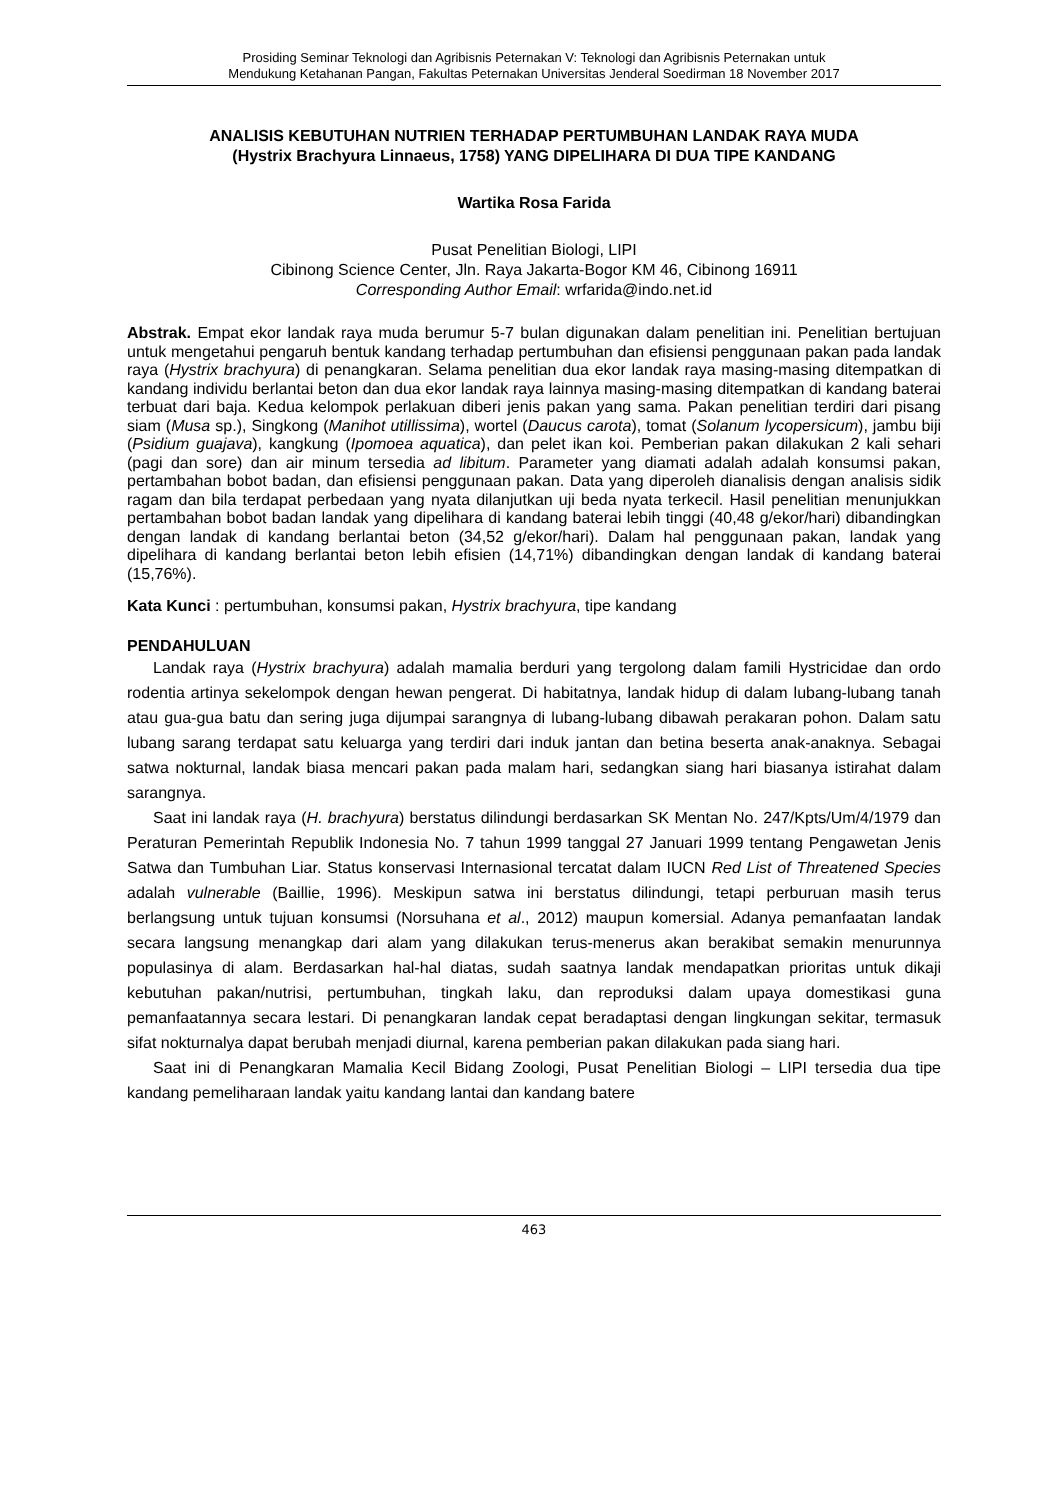Prosiding Seminar Teknologi dan Agribisnis Peternakan V: Teknologi dan Agribisnis Peternakan untuk
Mendukung Ketahanan Pangan, Fakultas Peternakan Universitas Jenderal Soedirman 18 November 2017
ANALISIS KEBUTUHAN NUTRIEN TERHADAP PERTUMBUHAN LANDAK RAYA MUDA
(Hystrix Brachyura Linnaeus, 1758) YANG DIPELIHARA DI DUA TIPE KANDANG
Wartika Rosa Farida
Pusat Penelitian Biologi, LIPI
Cibinong Science Center, Jln. Raya Jakarta-Bogor KM 46, Cibinong 16911
Corresponding Author Email: wrfarida@indo.net.id
Abstrak. Empat ekor landak raya muda berumur 5-7 bulan digunakan dalam penelitian ini. Penelitian bertujuan untuk mengetahui pengaruh bentuk kandang terhadap pertumbuhan dan efisiensi penggunaan pakan pada landak raya (Hystrix brachyura) di penangkaran. Selama penelitian dua ekor landak raya masing-masing ditempatkan di kandang individu berlantai beton dan dua ekor landak raya lainnya masing-masing ditempatkan di kandang baterai terbuat dari baja. Kedua kelompok perlakuan diberi jenis pakan yang sama. Pakan penelitian terdiri dari pisang siam (Musa sp.), Singkong (Manihot utillissima), wortel (Daucus carota), tomat (Solanum lycopersicum), jambu biji (Psidium guajava), kangkung (Ipomoea aquatica), dan pelet ikan koi. Pemberian pakan dilakukan 2 kali sehari (pagi dan sore) dan air minum tersedia ad libitum. Parameter yang diamati adalah adalah konsumsi pakan, pertambahan bobot badan, dan efisiensi penggunaan pakan. Data yang diperoleh dianalisis dengan analisis sidik ragam dan bila terdapat perbedaan yang nyata dilanjutkan uji beda nyata terkecil. Hasil penelitian menunjukkan pertambahan bobot badan landak yang dipelihara di kandang baterai lebih tinggi (40,48 g/ekor/hari) dibandingkan dengan landak di kandang berlantai beton (34,52 g/ekor/hari). Dalam hal penggunaan pakan, landak yang dipelihara di kandang berlantai beton lebih efisien (14,71%) dibandingkan dengan landak di kandang baterai (15,76%).
Kata Kunci : pertumbuhan, konsumsi pakan, Hystrix brachyura, tipe kandang
PENDAHULUAN
Landak raya (Hystrix brachyura) adalah mamalia berduri yang tergolong dalam famili Hystricidae dan ordo rodentia artinya sekelompok dengan hewan pengerat. Di habitatnya, landak hidup di dalam lubang-lubang tanah atau gua-gua batu dan sering juga dijumpai sarangnya di lubang-lubang dibawah perakaran pohon. Dalam satu lubang sarang terdapat satu keluarga yang terdiri dari induk jantan dan betina beserta anak-anaknya. Sebagai satwa nokturnal, landak biasa mencari pakan pada malam hari, sedangkan siang hari biasanya istirahat dalam sarangnya.
Saat ini landak raya (H. brachyura) berstatus dilindungi berdasarkan SK Mentan No. 247/Kpts/Um/4/1979 dan Peraturan Pemerintah Republik Indonesia No. 7 tahun 1999 tanggal 27 Januari 1999 tentang Pengawetan Jenis Satwa dan Tumbuhan Liar. Status konservasi Internasional tercatat dalam IUCN Red List of Threatened Species adalah vulnerable (Baillie, 1996). Meskipun satwa ini berstatus dilindungi, tetapi perburuan masih terus berlangsung untuk tujuan konsumsi (Norsuhana et al., 2012) maupun komersial. Adanya pemanfaatan landak secara langsung menangkap dari alam yang dilakukan terus-menerus akan berakibat semakin menurunnya populasinya di alam. Berdasarkan hal-hal diatas, sudah saatnya landak mendapatkan prioritas untuk dikaji kebutuhan pakan/nutrisi, pertumbuhan, tingkah laku, dan reproduksi dalam upaya domestikasi guna pemanfaatannya secara lestari. Di penangkaran landak cepat beradaptasi dengan lingkungan sekitar, termasuk sifat nokturnalya dapat berubah menjadi diurnal, karena pemberian pakan dilakukan pada siang hari.
Saat ini di Penangkaran Mamalia Kecil Bidang Zoologi, Pusat Penelitian Biologi – LIPI tersedia dua tipe kandang pemeliharaan landak yaitu kandang lantai dan kandang batere
463